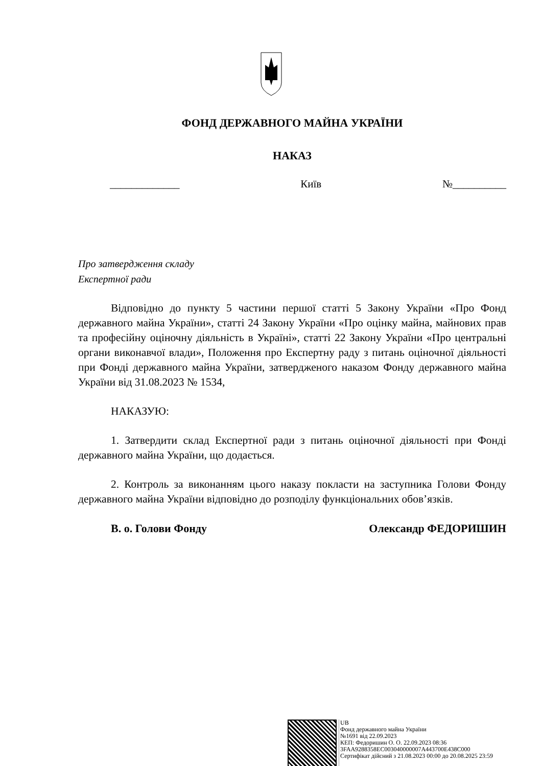ФОНД ДЕРЖАВНОГО МАЙНА УКРАЇНИ
НАКАЗ
_____________ Київ №__________
Про затвердження складу
Експертної ради
Відповідно до пункту 5 частини першої статті 5 Закону України «Про Фонд державного майна України», статті 24 Закону України «Про оцінку майна, майнових прав та професійну оціночну діяльність в Україні», статті 22 Закону України «Про центральні органи виконавчої влади», Положення про Експертну раду з питань оціночної діяльності при Фонді державного майна України, затвердженого наказом Фонду державного майна України від 31.08.2023 № 1534,
НАКАЗУЮ:
1. Затвердити склад Експертної ради з питань оціночної діяльності при Фонді державного майна України, що додається.
2. Контроль за виконанням цього наказу покласти на заступника Голови Фонду державного майна України відповідно до розподілу функціональних обов’язків.
В. о. Голови Фонду Олександр ФЕДОРИШИН
UB
Фонд державного майна України
№1691 від 22.09.2023
КЕП: Федоришин О. О. 22.09.2023 08:36
3FAA9288358EC003040000007A443700E438C000
Сертифікат дійсний з 21.08.2023 00:00 до 20.08.2025 23:59